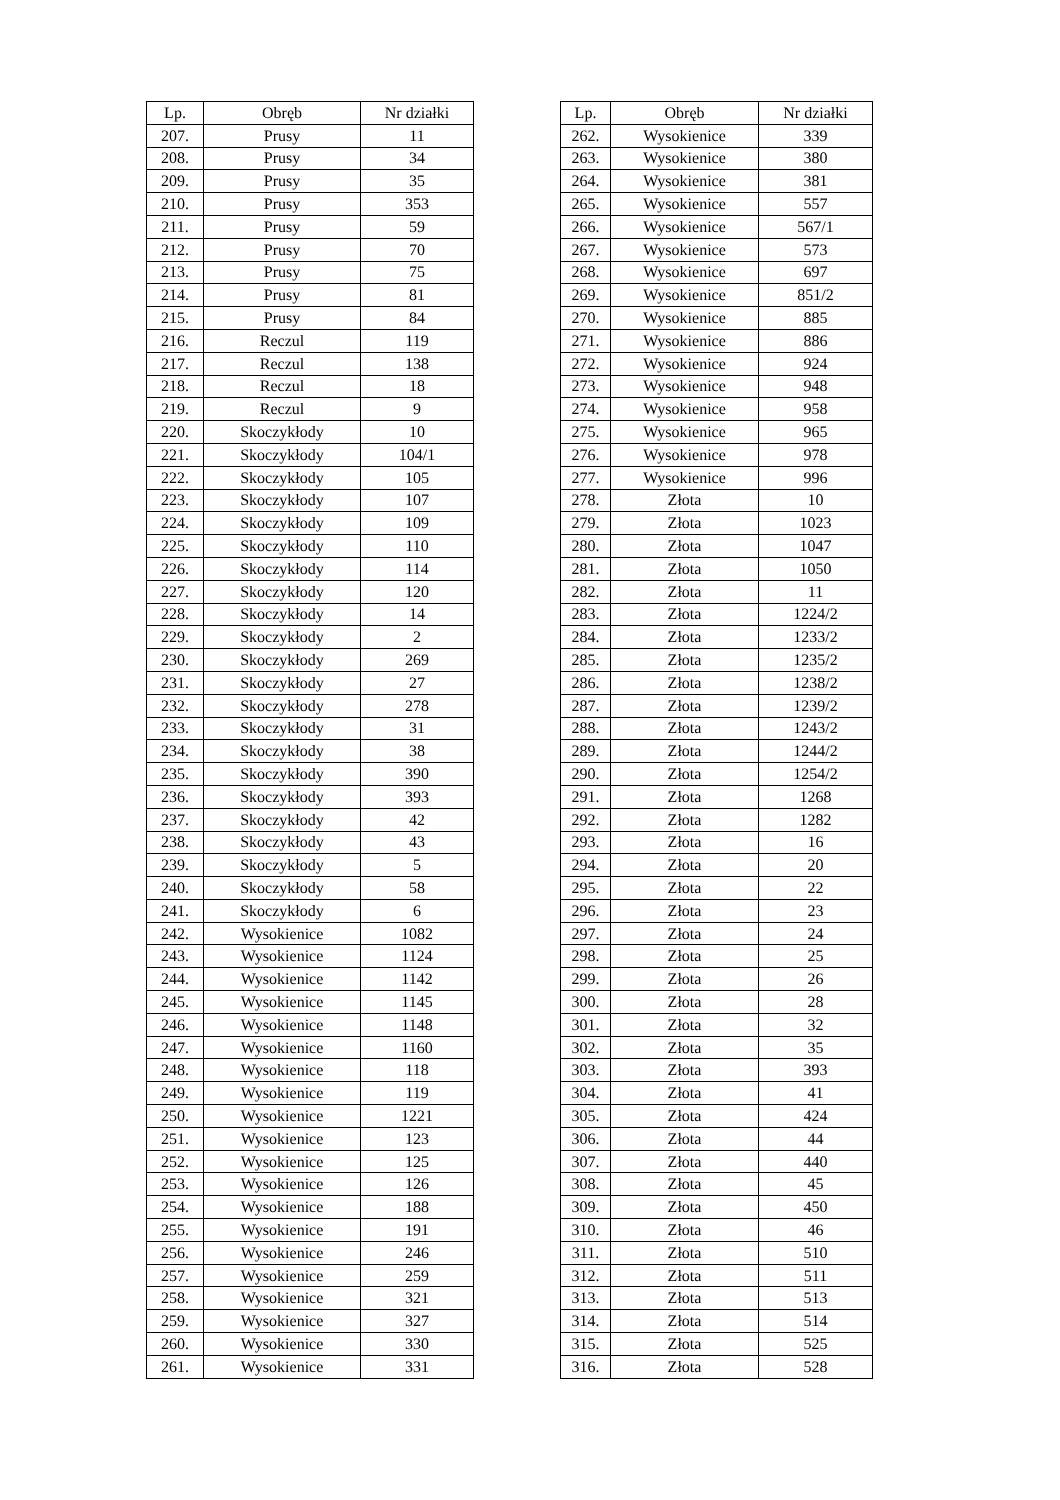| Lp. | Obręb | Nr działki |
| --- | --- | --- |
| 207. | Prusy | 11 |
| 208. | Prusy | 34 |
| 209. | Prusy | 35 |
| 210. | Prusy | 353 |
| 211. | Prusy | 59 |
| 212. | Prusy | 70 |
| 213. | Prusy | 75 |
| 214. | Prusy | 81 |
| 215. | Prusy | 84 |
| 216. | Reczul | 119 |
| 217. | Reczul | 138 |
| 218. | Reczul | 18 |
| 219. | Reczul | 9 |
| 220. | Skoczykłody | 10 |
| 221. | Skoczykłody | 104/1 |
| 222. | Skoczykłody | 105 |
| 223. | Skoczykłody | 107 |
| 224. | Skoczykłody | 109 |
| 225. | Skoczykłody | 110 |
| 226. | Skoczykłody | 114 |
| 227. | Skoczykłody | 120 |
| 228. | Skoczykłody | 14 |
| 229. | Skoczykłody | 2 |
| 230. | Skoczykłody | 269 |
| 231. | Skoczykłody | 27 |
| 232. | Skoczykłody | 278 |
| 233. | Skoczykłody | 31 |
| 234. | Skoczykłody | 38 |
| 235. | Skoczykłody | 390 |
| 236. | Skoczykłody | 393 |
| 237. | Skoczykłody | 42 |
| 238. | Skoczykłody | 43 |
| 239. | Skoczykłody | 5 |
| 240. | Skoczykłody | 58 |
| 241. | Skoczykłody | 6 |
| 242. | Wysokienice | 1082 |
| 243. | Wysokienice | 1124 |
| 244. | Wysokienice | 1142 |
| 245. | Wysokienice | 1145 |
| 246. | Wysokienice | 1148 |
| 247. | Wysokienice | 1160 |
| 248. | Wysokienice | 118 |
| 249. | Wysokienice | 119 |
| 250. | Wysokienice | 1221 |
| 251. | Wysokienice | 123 |
| 252. | Wysokienice | 125 |
| 253. | Wysokienice | 126 |
| 254. | Wysokienice | 188 |
| 255. | Wysokienice | 191 |
| 256. | Wysokienice | 246 |
| 257. | Wysokienice | 259 |
| 258. | Wysokienice | 321 |
| 259. | Wysokienice | 327 |
| 260. | Wysokienice | 330 |
| 261. | Wysokienice | 331 |
| Lp. | Obręb | Nr działki |
| --- | --- | --- |
| 262. | Wysokienice | 339 |
| 263. | Wysokienice | 380 |
| 264. | Wysokienice | 381 |
| 265. | Wysokienice | 557 |
| 266. | Wysokienice | 567/1 |
| 267. | Wysokienice | 573 |
| 268. | Wysokienice | 697 |
| 269. | Wysokienice | 851/2 |
| 270. | Wysokienice | 885 |
| 271. | Wysokienice | 886 |
| 272. | Wysokienice | 924 |
| 273. | Wysokienice | 948 |
| 274. | Wysokienice | 958 |
| 275. | Wysokienice | 965 |
| 276. | Wysokienice | 978 |
| 277. | Wysokienice | 996 |
| 278. | Złota | 10 |
| 279. | Złota | 1023 |
| 280. | Złota | 1047 |
| 281. | Złota | 1050 |
| 282. | Złota | 11 |
| 283. | Złota | 1224/2 |
| 284. | Złota | 1233/2 |
| 285. | Złota | 1235/2 |
| 286. | Złota | 1238/2 |
| 287. | Złota | 1239/2 |
| 288. | Złota | 1243/2 |
| 289. | Złota | 1244/2 |
| 290. | Złota | 1254/2 |
| 291. | Złota | 1268 |
| 292. | Złota | 1282 |
| 293. | Złota | 16 |
| 294. | Złota | 20 |
| 295. | Złota | 22 |
| 296. | Złota | 23 |
| 297. | Złota | 24 |
| 298. | Złota | 25 |
| 299. | Złota | 26 |
| 300. | Złota | 28 |
| 301. | Złota | 32 |
| 302. | Złota | 35 |
| 303. | Złota | 393 |
| 304. | Złota | 41 |
| 305. | Złota | 424 |
| 306. | Złota | 44 |
| 307. | Złota | 440 |
| 308. | Złota | 45 |
| 309. | Złota | 450 |
| 310. | Złota | 46 |
| 311. | Złota | 510 |
| 312. | Złota | 511 |
| 313. | Złota | 513 |
| 314. | Złota | 514 |
| 315. | Złota | 525 |
| 316. | Złota | 528 |